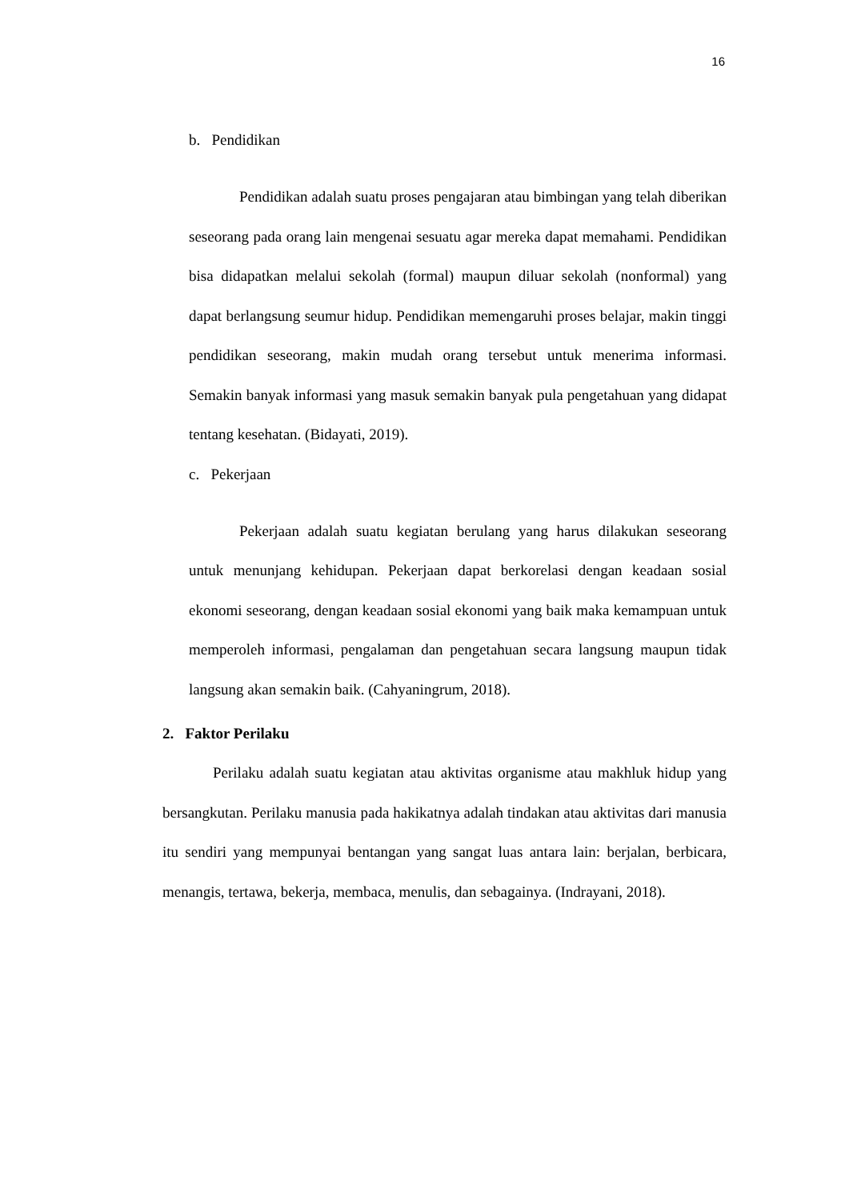16
b. Pendidikan
Pendidikan adalah suatu proses pengajaran atau bimbingan yang telah diberikan seseorang pada orang lain mengenai sesuatu agar mereka dapat memahami. Pendidikan bisa didapatkan melalui sekolah (formal) maupun diluar sekolah (nonformal) yang dapat berlangsung seumur hidup. Pendidikan memengaruhi proses belajar, makin tinggi pendidikan seseorang, makin mudah orang tersebut untuk menerima informasi. Semakin banyak informasi yang masuk semakin banyak pula pengetahuan yang didapat tentang kesehatan. (Bidayati, 2019).
c. Pekerjaan
Pekerjaan adalah suatu kegiatan berulang yang harus dilakukan seseorang untuk menunjang kehidupan. Pekerjaan dapat berkorelasi dengan keadaan sosial ekonomi seseorang, dengan keadaan sosial ekonomi yang baik maka kemampuan untuk memperoleh informasi, pengalaman dan pengetahuan secara langsung maupun tidak langsung akan semakin baik. (Cahyaningrum, 2018).
2. Faktor Perilaku
Perilaku adalah suatu kegiatan atau aktivitas organisme atau makhluk hidup yang bersangkutan. Perilaku manusia pada hakikatnya adalah tindakan atau aktivitas dari manusia itu sendiri yang mempunyai bentangan yang sangat luas antara lain: berjalan, berbicara, menangis, tertawa, bekerja, membaca, menulis, dan sebagainya. (Indrayani, 2018).